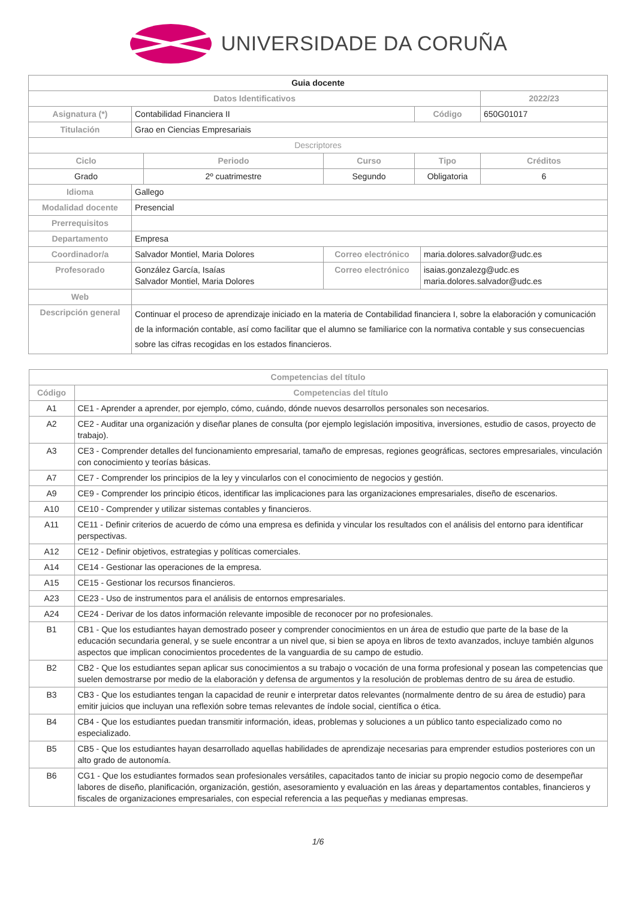UNIVERSIDADE DA CORUÑA
| Guia docente | | | | | | |
| Datos Identificativos | | | | | | 2022/23 |
| Asignatura (*) | Contabilidad Financiera II | | | Código | | 650G01017 |
| Titulación | Grao en Ciencias Empresariais | | | | | |
| Descriptores | | | | | | |
| Ciclo | | Periodo | Curso | Tipo | | Créditos |
| Grado | | 2º cuatrimestre | Segundo | Obligatoria | | 6 |
| Idioma | Gallego | | | | | |
| Modalidad docente | Presencial | | | | | |
| Prerrequisitos | | | | | | |
| Departamento | Empresa | | | | | |
| Coordinador/a | Salvador Montiel, Maria Dolores | | Correo electrónico | | maria.dolores.salvador@udc.es | |
| Profesorado | González García, Isaías Salvador Montiel, Maria Dolores | | Correo electrónico | | isaias.gonzalezg@udc.es maria.dolores.salvador@udc.es | |
| Web | | | | | | |
| Descripción general | Continuar el proceso de aprendizaje iniciado en la materia de Contabilidad financiera I, sobre la elaboración y comunicación de la información contable, así como facilitar que el alumno se familiarice con la normativa contable y sus consecuencias sobre las cifras recogidas en los estados financieros. | | | | | |
| Competencias del título | |
| --- | --- |
| Código | Competencias del título |
| A1 | CE1 - Aprender a aprender, por ejemplo, cómo, cuándo, dónde nuevos desarrollos personales son necesarios. |
| A2 | CE2 - Auditar una organización y diseñar planes de consulta (por ejemplo legislación impositiva, inversiones, estudio de casos, proyecto de trabajo). |
| A3 | CE3 - Comprender detalles del funcionamiento empresarial, tamaño de empresas, regiones geográficas, sectores empresariales, vinculación con conocimiento y teorías básicas. |
| A7 | CE7 - Comprender los principios de la ley y vincularlos con el conocimiento de negocios y gestión. |
| A9 | CE9 - Comprender los principio éticos, identificar las implicaciones para las organizaciones empresariales, diseño de escenarios. |
| A10 | CE10 - Comprender y utilizar sistemas contables y financieros. |
| A11 | CE11 - Definir criterios de acuerdo de cómo una empresa es definida y vincular los resultados con el análisis del entorno para identificar perspectivas. |
| A12 | CE12 - Definir objetivos, estrategias y políticas comerciales. |
| A14 | CE14 - Gestionar las operaciones de la empresa. |
| A15 | CE15 - Gestionar los recursos financieros. |
| A23 | CE23 - Uso de instrumentos para el análisis de entornos empresariales. |
| A24 | CE24 - Derivar de los datos información relevante imposible de reconocer por no profesionales. |
| B1 | CB1 - Que los estudiantes hayan demostrado poseer y comprender conocimientos en un área de estudio que parte de la base de la educación secundaria general, y se suele encontrar a un nivel que, si bien se apoya en libros de texto avanzados, incluye también algunos aspectos que implican conocimientos procedentes de la vanguardia de su campo de estudio. |
| B2 | CB2 - Que los estudiantes sepan aplicar sus conocimientos a su trabajo o vocación de una forma profesional y posean las competencias que suelen demostrarse por medio de la elaboración y defensa de argumentos y la resolución de problemas dentro de su área de estudio. |
| B3 | CB3 - Que los estudiantes tengan la capacidad de reunir e interpretar datos relevantes (normalmente dentro de su área de estudio) para emitir juicios que incluyan una reflexión sobre temas relevantes de índole social, científica o ética. |
| B4 | CB4 - Que los estudiantes puedan transmitir información, ideas, problemas y soluciones a un público tanto especializado como no especializado. |
| B5 | CB5 - Que los estudiantes hayan desarrollado aquellas habilidades de aprendizaje necesarias para emprender estudios posteriores con un alto grado de autonomía. |
| B6 | CG1 - Que los estudiantes formados sean profesionales versátiles, capacitados tanto de iniciar su propio negocio como de desempeñar labores de diseño, planificación, organización, gestión, asesoramiento y evaluación en las áreas y departamentos contables, financieros y fiscales de organizaciones empresariales, con especial referencia a las pequeñas y medianas empresas. |
1/6